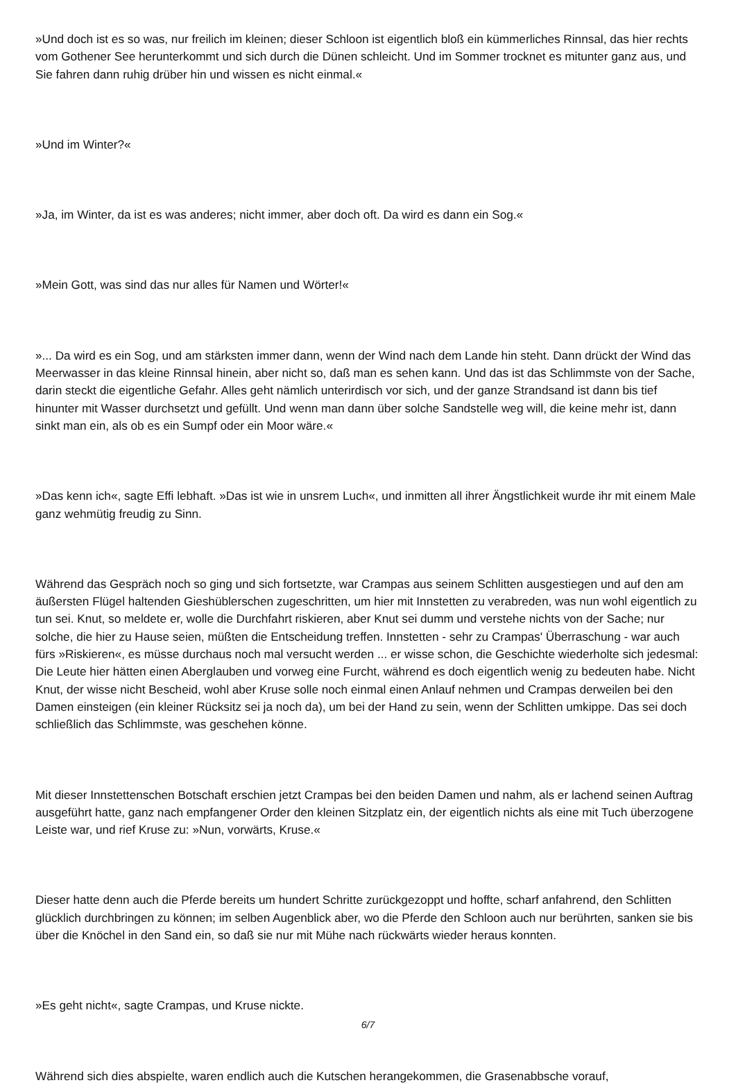»Und doch ist es so was, nur freilich im kleinen; dieser Schloon ist eigentlich bloß ein kümmerliches Rinnsal, das hier rechts vom Gothener See herunterkommt und sich durch die Dünen schleicht. Und im Sommer trocknet es mitunter ganz aus, und Sie fahren dann ruhig drüber hin und wissen es nicht einmal.«
»Und im Winter?«
»Ja, im Winter, da ist es was anderes; nicht immer, aber doch oft. Da wird es dann ein Sog.«
»Mein Gott, was sind das nur alles für Namen und Wörter!«
»... Da wird es ein Sog, und am stärksten immer dann, wenn der Wind nach dem Lande hin steht. Dann drückt der Wind das Meerwasser in das kleine Rinnsal hinein, aber nicht so, daß man es sehen kann. Und das ist das Schlimmste von der Sache, darin steckt die eigentliche Gefahr. Alles geht nämlich unterirdisch vor sich, und der ganze Strandsand ist dann bis tief hinunter mit Wasser durchsetzt und gefüllt. Und wenn man dann über solche Sandstelle weg will, die keine mehr ist, dann sinkt man ein, als ob es ein Sumpf oder ein Moor wäre.«
»Das kenn ich«, sagte Effi lebhaft. »Das ist wie in unsrem Luch«, und inmitten all ihrer Ängstlichkeit wurde ihr mit einem Male ganz wehmütig freudig zu Sinn.
Während das Gespräch noch so ging und sich fortsetzte, war Crampas aus seinem Schlitten ausgestiegen und auf den am äußersten Flügel haltenden Gieshüblerschen zugeschritten, um hier mit Innstetten zu verabreden, was nun wohl eigentlich zu tun sei. Knut, so meldete er, wolle die Durchfahrt riskieren, aber Knut sei dumm und verstehe nichts von der Sache; nur solche, die hier zu Hause seien, müßten die Entscheidung treffen. Innstetten - sehr zu Crampas' Überraschung - war auch fürs »Riskieren«, es müsse durchaus noch mal versucht werden ... er wisse schon, die Geschichte wiederholte sich jedesmal: Die Leute hier hätten einen Aberglauben und vorweg eine Furcht, während es doch eigentlich wenig zu bedeuten habe. Nicht Knut, der wisse nicht Bescheid, wohl aber Kruse solle noch einmal einen Anlauf nehmen und Crampas derweilen bei den Damen einsteigen (ein kleiner Rücksitz sei ja noch da), um bei der Hand zu sein, wenn der Schlitten umkippe. Das sei doch schließlich das Schlimmste, was geschehen könne.
Mit dieser Innstettenschen Botschaft erschien jetzt Crampas bei den beiden Damen und nahm, als er lachend seinen Auftrag ausgeführt hatte, ganz nach empfangener Order den kleinen Sitzplatz ein, der eigentlich nichts als eine mit Tuch überzogene Leiste war, und rief Kruse zu: »Nun, vorwärts, Kruse.«
Dieser hatte denn auch die Pferde bereits um hundert Schritte zurückgezoppt und hoffte, scharf anfahrend, den Schlitten glücklich durchbringen zu können; im selben Augenblick aber, wo die Pferde den Schloon auch nur berührten, sanken sie bis über die Knöchel in den Sand ein, so daß sie nur mit Mühe nach rückwärts wieder heraus konnten.
»Es geht nicht«, sagte Crampas, und Kruse nickte.
Während sich dies abspielte, waren endlich auch die Kutschen herangekommen, die Grasenabbsche vorauf,
6/7